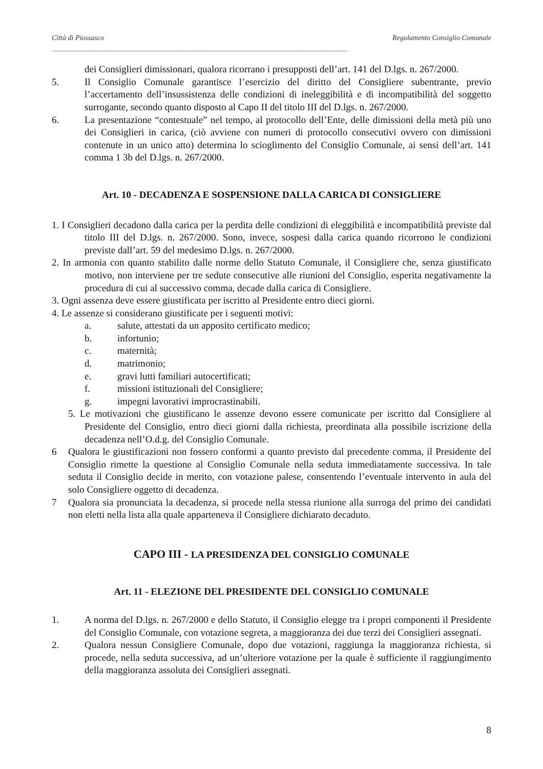Città di Piossasco Regolamento Consiglio Comunale
-----------------------------------------------------------------------------------------------------------------------------------------------------------------------------
dei Consiglieri dimissionari, qualora ricorrano i presupposti dell’art. 141 del D.lgs. n. 267/2000.
5. Il Consiglio Comunale garantisce l’esercizio del diritto del Consigliere subentrante, previo l’accertamento dell’insussistenza delle condizioni di ineleggibilità e di incompatibilità del soggetto surrogante, secondo quanto disposto al Capo II del titolo III del D.lgs. n. 267/2000.
6. La presentazione “contestuale” nel tempo, al protocollo dell’Ente, delle dimissioni della metà più uno dei Consiglieri in carica, (ciò avviene con numeri di protocollo consecutivi ovvero con dimissioni contenute in un unico atto) determina lo scioglimento del Consiglio Comunale, ai sensi dell’art. 141 comma 1 3b del D.lgs. n. 267/2000.
Art. 10 - DECADENZA E SOSPENSIONE DALLA CARICA DI CONSIGLIERE
1. I Consiglieri decadono dalla carica per la perdita delle condizioni di eleggibilità e incompatibilità previste dal titolo III del D.lgs. n. 267/2000. Sono, invece, sospesi dalla carica quando ricorrono le condizioni previste dall’art. 59 del medesimo D.lgs. n. 267/2000.
2. In armonia con quanto stabilito dalle norme dello Statuto Comunale, il Consigliere che, senza giustificato motivo, non interviene per tre sedute consecutive alle riunioni del Consiglio, esperita negativamente la procedura di cui al successivo comma, decade dalla carica di Consigliere.
3. Ogni assenza deve essere giustificata per iscritto al Presidente entro dieci giorni.
4. Le assenze si considerano giustificate per i seguenti motivi:
a. salute, attestati da un apposito certificato medico;
b. infortunio;
c. maternità;
d. matrimonio;
e. gravi lutti familiari autocertificati;
f. missioni istituzionali del Consigliere;
g. impegni lavorativi improcrastinabili.
5. Le motivazioni che giustificano le assenze devono essere comunicate per iscritto dal Consigliere al Presidente del Consiglio, entro dieci giorni dalla richiesta, preordinata alla possibile iscrizione della decadenza nell’O.d.g. del Consiglio Comunale.
6 Qualora le giustificazioni non fossero conformi a quanto previsto dal precedente comma, il Presidente del Consiglio rimette la questione al Consiglio Comunale nella seduta immediatamente successiva. In tale seduta il Consiglio decide in merito, con votazione palese, consentendo l’eventuale intervento in aula del solo Consigliere oggetto di decadenza.
7 Qualora sia pronunciata la decadenza, si procede nella stessa riunione alla surroga del primo dei candidati non eletti nella lista alla quale apparteneva il Consigliere dichiarato decaduto.
CAPO III - LA PRESIDENZA DEL CONSIGLIO COMUNALE
Art. 11 - ELEZIONE DEL PRESIDENTE DEL CONSIGLIO COMUNALE
1. A norma del D.lgs. n. 267/2000 e dello Statuto, il Consiglio elegge tra i propri componenti il Presidente del Consiglio Comunale, con votazione segreta, a maggioranza dei due terzi dei Consiglieri assegnati.
2. Qualora nessun Consigliere Comunale, dopo due votazioni, raggiunga la maggioranza richiesta, si procede, nella seduta successiva, ad un’ulteriore votazione per la quale è sufficiente il raggiungimento della maggioranza assoluta dei Consiglieri assegnati.
8